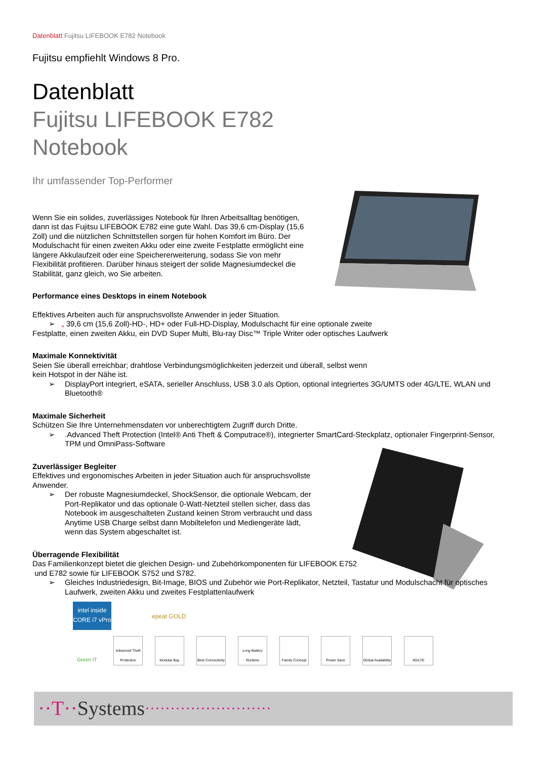Datenblatt Fujitsu LIFEBOOK E782 Notebook
Fujitsu empfiehlt Windows 8 Pro.
Datenblatt
Fujitsu LIFEBOOK E782
Notebook
Ihr umfassender Top-Performer
Wenn Sie ein solides, zuverlässiges Notebook für Ihren Arbeitsalltag benötigen, dann ist das Fujitsu LIFEBOOK E782 eine gute Wahl. Das 39,6 cm-Display (15,6 Zoll) und die nützlichen Schnittstellen sorgen für hohen Komfort im Büro. Der Modulschacht für einen zweiten Akku oder eine zweite Festplatte ermöglicht eine längere Akkulaufzeit oder eine Speichererweiterung, sodass Sie von mehr Flexibilität profitieren. Darüber hinaus steigert der solide Magnesiumdeckel die Stabilität, ganz gleich, wo Sie arbeiten.
Performance eines Desktops in einem Notebook
Effektives Arbeiten auch für anspruchsvollste Anwender in jeder Situation.
➢ „ 39,6 cm (15,6 Zoll)-HD-, HD+ oder Full-HD-Display, Modulschacht für eine optionale zweite
Festplatte, einen zweiten Akku, ein DVD Super Multi, Blu-ray Disc™ Triple Writer oder optisches Laufwerk
Maximale Konnektivität
Seien Sie überall erreichbar; drahtlose Verbindungsmöglichkeiten jederzeit und überall, selbst wenn
kein Hotspot in der Nähe ist.
➢ DisplayPort integriert, eSATA, serieller Anschluss, USB 3.0 als Option, optional integriertes 3G/UMTS oder 4G/LTE, WLAN und Bluetooth®
Maximale Sicherheit
Schützen Sie Ihre Unternehmensdaten vor unberechtigtem Zugriff durch Dritte.
➢. Advanced Theft Protection (Intel® Anti Theft & Computrace®), integrierter SmartCard-Steckplatz, optionaler Fingerprint-Sensor, TPM und OmniPass-Software
Zuverlässiger Begleiter
Effektives und ergonomisches Arbeiten in jeder Situation auch für anspruchsvollste Anwender.
➢ Der robuste Magnesiumdeckel, ShockSensor, die optionale Webcam, der Port-Replikator und das optionale 0-Watt-Netzteil stellen sicher, dass das Notebook im ausgeschalteten Zustand keinen Strom verbraucht und dass Anytime USB Charge selbst dann Mobiltelefon und Mediengeräte lädt, wenn das System abgeschaltet ist.
Überragende Flexibilität
Das Familienkonzept bietet die gleichen Design- und Zubehörkomponenten für LIFEBOOK E752
und E782 sowie für LIFEBOOK S752 und S782.
➢ Gleiches Industriedesign, Bit-Image, BIOS und Zubehör wie Port-Replikator, Netzteil, Tastatur und Modulschacht für optisches Laufwerk, zweiten Akku und zweites Festplattenlaufwerk
intel inside
CORE i7 vPro
epeat GOLD
Green IT
Advanced Theft Protection
Modular Bay Best Connectivity
Long Battery Runtime
Family Concept
Power Save Global Availability
4G/LTE
··T·· Systems ·························